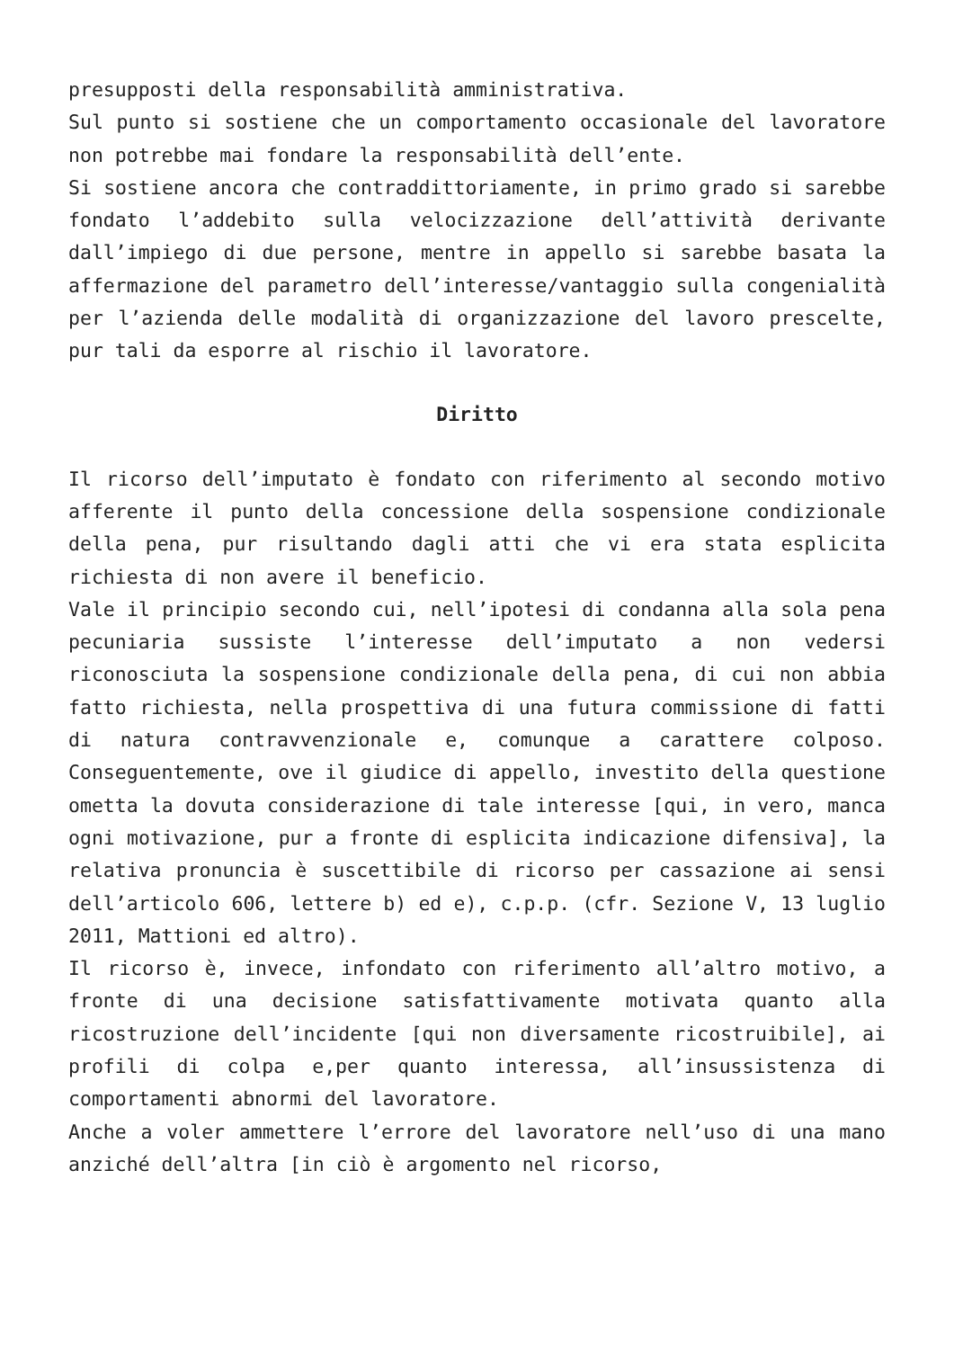presupposti della responsabilità amministrativa.
Sul punto si sostiene che un comportamento occasionale del lavoratore non potrebbe mai fondare la responsabilità dell’ente.
Si sostiene ancora che contraddittoriamente, in primo grado si sarebbe fondato l’addebito sulla velocizzazione dell’attività derivante dall’impiego di due persone, mentre in appello si sarebbe basata la affermazione del parametro dell’interesse/vantaggio sulla congenialità per l’azienda delle modalità di organizzazione del lavoro prescelte, pur tali da esporre al rischio il lavoratore.
Diritto
Il ricorso dell’imputato è fondato con riferimento al secondo motivo afferente il punto della concessione della sospensione condizionale della pena, pur risultando dagli atti che vi era stata esplicita richiesta di non avere il beneficio.
Vale il principio secondo cui, nell’ipotesi di condanna alla sola pena pecuniaria sussiste l’interesse dell’imputato a non vedersi riconosciuta la sospensione condizionale della pena, di cui non abbia fatto richiesta, nella prospettiva di una futura commissione di fatti di natura contravvenzionale e, comunque a carattere colposo. Conseguentemente, ove il giudice di appello, investito della questione ometta la dovuta considerazione di tale interesse [qui, in vero, manca ogni motivazione, pur a fronte di esplicita indicazione difensiva], la relativa pronuncia è suscettibile di ricorso per cassazione ai sensi dell’articolo 606, lettere b) ed e), c.p.p. (cfr. Sezione V, 13 luglio 2011, Mattioni ed altro).
Il ricorso è, invece, infondato con riferimento all’altro motivo, a fronte di una decisione satisfattivamente motivata quanto alla ricostruzione dell’incidente [qui non diversamente ricostruibile], ai profili di colpa e,per quanto interessa, all’insussistenza di comportamenti abnormi del lavoratore.
Anche a voler ammettere l’errore del lavoratore nell’uso di una mano anziché dell’altra [in ciò è argomento nel ricorso,